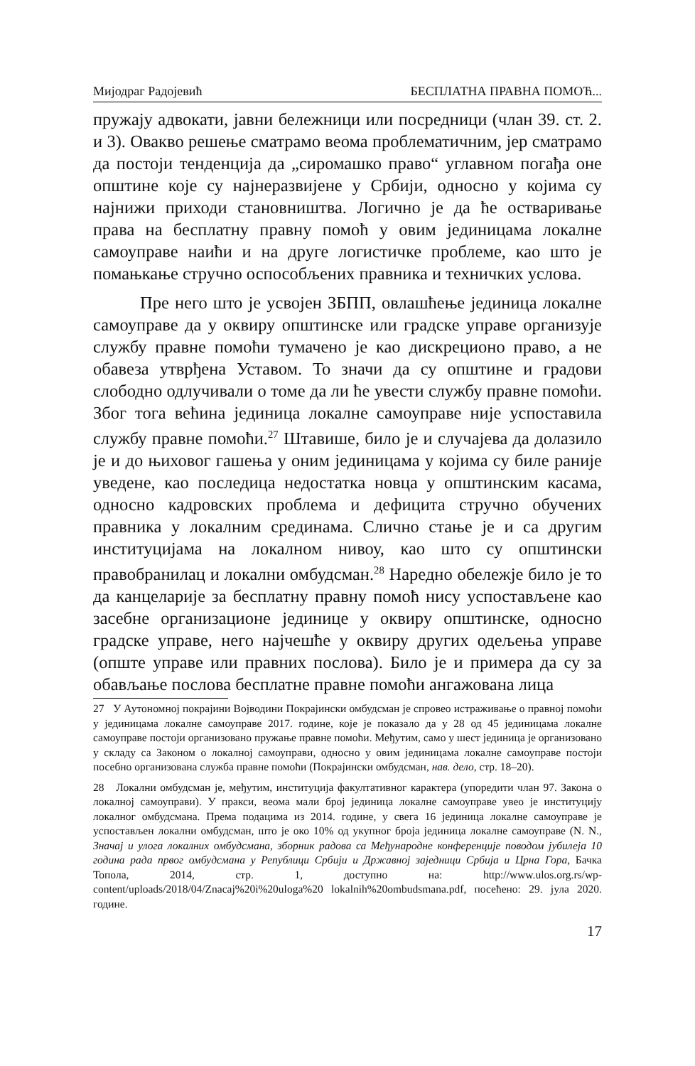Мијодраг Радојевић БЕСПЛАТНА ПРАВНА ПОМОЋ...
пружају адвокати, јавни бележници или посредници (члан 39. ст. 2. и 3). Овакво решење сматрамо веома проблематичним, јер сматрамо да постоји тенденција да „сиромашко право“ углавном погађа оне општине које су најнеразвијене у Србији, односно у којима су најнижи приходи становништва. Логично је да ће остваривање права на бесплатну правну помоћ у овим јединицама локалне самоуправе наићи и на друге логистичке проблеме, као што је помањкање стручно оспособљених правника и техничких услова.
Пре него што је усвојен ЗБПП, овлашћење јединица локалне самоуправе да у оквиру општинске или градске управе организује службу правне помоћи тумачено је као дискреционо право, а не обавеза утврђена Уставом. То значи да су општине и градови слободно одлучивали о томе да ли ће увести службу правне помоћи. Због тога већина јединица локалне самоуправе није успоставила службу правне помоћи.<sup>27</sup> Штавише, било је и случајева да долазило је и до њиховог гашења у оним јединицама у којима су биле раније уведене, као последица недостатка новца у општинским касама, односно кадровских проблема и дефицита стручно обучених правника у локалним срединама. Слично стање је и са другим институцијама на локалном нивоу, као што су општински правобранилац и локални омбудсман.<sup>28</sup> Наредно обележје било је то да канцеларије за бесплатну правну помоћ нису успостављене као засебне организационе јединице у оквиру општинске, односно градске управе, него најчешће у оквиру других одељења управе (опште управе или правних послова). Било је и примера да су за обављање послова бесплатне правне помоћи ангажована лица
27 У Аутономној покрајини Војводини Покрајински омбудсман је спровео истраживање о правној помоћи у јединицама локалне самоуправе 2017. године, које је показало да у 28 од 45 јединицама локалне самоуправе постоји организовано пружање правне помоћи. Међутим, само у шест јединица је организовано у складу са Законом о локалној самоуправи, односно у овим јединицама локалне самоуправе постоји посебно организована служба правне помоћи (Покрајински омбудсман, нав. дело, стр. 18–20).
28 Локални омбудсман је, међутим, институција факултативног карактера (упоредити члан 97. Закона о локалној самоуправи). У пракси, веома мали број јединица локалне самоуправе увео је институцију локалног омбудсмана. Према подацима из 2014. године, у свега 16 јединица локалне самоуправе је успостављен локални омбудсман, што је око 10% од укупног броја јединица локалне самоуправе (N. N., Значај и улога локалних омбудсмана, зборник радова са Међународне конференције поводом јубилеја 10 година рада првог омбудсмана у Републици Србији и Државној заједници Србија и Црна Гора, Бачка Топола, 2014, стр. 1, доступно на: http://www.ulos.org.rs/wp-content/uploads/2018/04/Znacaj%20i%20uloga%20 lokalnih%20ombudsmana.pdf, посећено: 29. јула 2020. године.
17